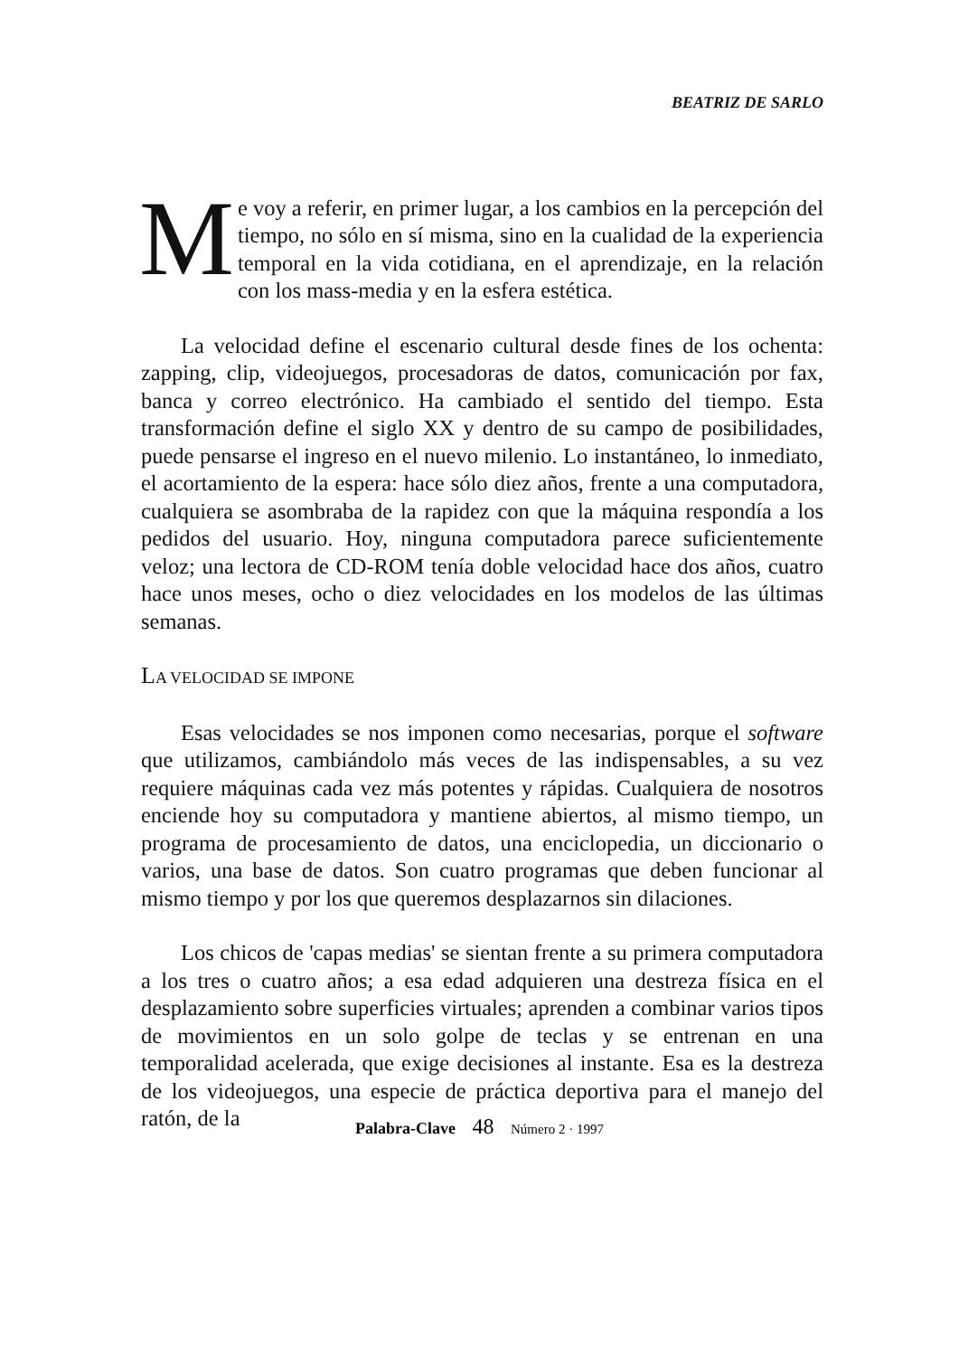BEATRIZ DE SARLO
Me voy a referir, en primer lugar, a los cambios en la percepción del tiempo, no sólo en sí misma, sino en la cualidad de la experiencia temporal en la vida cotidiana, en el aprendizaje, en la relación con los mass-media y en la esfera estética.
La velocidad define el escenario cultural desde fines de los ochenta: zapping, clip, videojuegos, procesadoras de datos, comunicación por fax, banca y correo electrónico. Ha cambiado el sentido del tiempo. Esta transformación define el siglo XX y dentro de su campo de posibilidades, puede pensarse el ingreso en el nuevo milenio. Lo instantáneo, lo inmediato, el acortamiento de la espera: hace sólo diez años, frente a una computadora, cualquiera se asombraba de la rapidez con que la máquina respondía a los pedidos del usuario. Hoy, ninguna computadora parece suficientemente veloz; una lectora de CD-ROM tenía doble velocidad hace dos años, cuatro hace unos meses, ocho o diez velocidades en los modelos de las últimas semanas.
LA VELOCIDAD SE IMPONE
Esas velocidades se nos imponen como necesarias, porque el software que utilizamos, cambiándolo más veces de las indispensables, a su vez requiere máquinas cada vez más potentes y rápidas. Cualquiera de nosotros enciende hoy su computadora y mantiene abiertos, al mismo tiempo, un programa de procesamiento de datos, una enciclopedia, un diccionario o varios, una base de datos. Son cuatro programas que deben funcionar al mismo tiempo y por los que queremos desplazarnos sin dilaciones.
Los chicos de 'capas medias' se sientan frente a su primera computadora a los tres o cuatro años; a esa edad adquieren una destreza física en el desplazamiento sobre superficies virtuales; aprenden a combinar varios tipos de movimientos en un solo golpe de teclas y se entrenan en una temporalidad acelerada, que exige decisiones al instante. Esa es la destreza de los videojuegos, una especie de práctica deportiva para el manejo del ratón, de la
Palabra-Clave 48 Número 2 · 1997